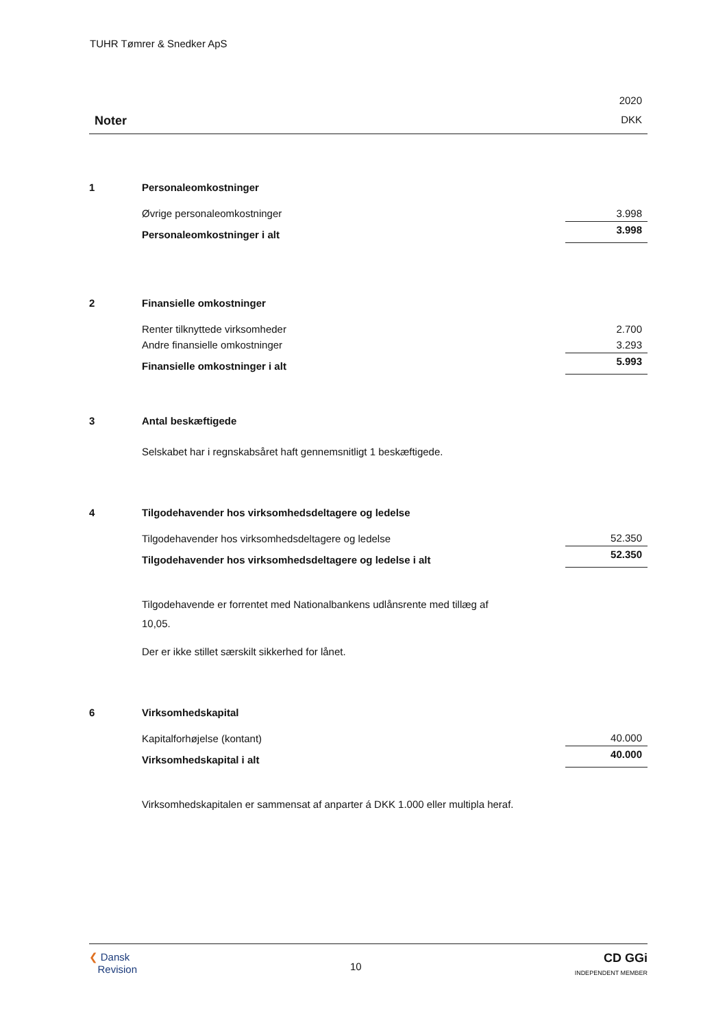TUHR Tømrer & Snedker ApS
| | | 2020 |
| Noter | | DKK |
| 1 | Personaleomkostninger | |
| | Øvrige personaleomkostninger | 3.998 |
| | Personaleomkostninger i alt | 3.998 |
| 2 | Finansielle omkostninger | |
| | Renter tilknyttede virksomheder | 2.700 |
| | Andre finansielle omkostninger | 3.293 |
| | Finansielle omkostninger i alt | 5.993 |
| 3 | Antal beskæftigede | |
| | Selskabet har i regnskabsåret haft gennemsnitligt 1 beskæftigede. | |
| 4 | Tilgodehavender hos virksomhedsdeltagere og ledelse | |
| | Tilgodehavender hos virksomhedsdeltagere og ledelse | 52.350 |
| | Tilgodehavender hos virksomhedsdeltagere og ledelse i alt | 52.350 |
| | Tilgodehavende er forrentet med Nationalbankens udlånsrente med tillæg af 10,05. | |
| | Der er ikke stillet særskilt sikkerhed for lånet. | |
| 6 | Virksomhedskapital | |
| | Kapitalforhøjelse (kontant) | 40.000 |
| | Virksomhedskapital i alt | 40.000 |
| | Virksomhedskapitalen er sammensat af anparter á DKK 1.000 eller multipla heraf. | |
❮ Dansk
Revision
10
CD GGi
INDEPENDENT MEMBER